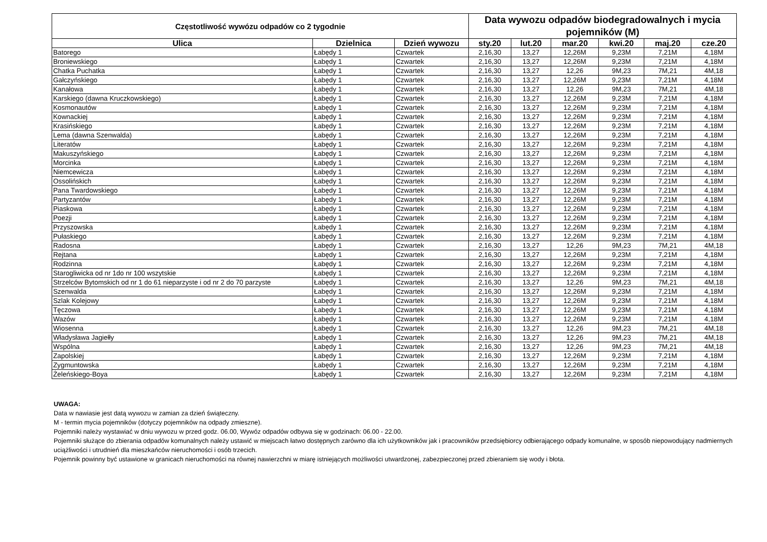| Częstotliwość wywózu odpadów co 2 tygodnie | | | Data wywozu odpadów biodegradowalnych i mycia pojemników (M) | | | | | |
| --- | --- | --- | --- | --- | --- | --- | --- | --- |
| Ulica | Dzielnica | Dzień wywozu | sty.20 | lut.20 | mar.20 | kwi.20 | maj.20 | cze.20 |
| Batorego | Łabędy 1 | Czwartek | 2,16,30 | 13,27 | 12,26M | 9,23M | 7,21M | 4,18M |
| Broniewskiego | Łabędy 1 | Czwartek | 2,16,30 | 13,27 | 12,26M | 9,23M | 7,21M | 4,18M |
| Chatka Puchatka | Łabędy 1 | Czwartek | 2,16,30 | 13,27 | 12,26 | 9M,23 | 7M,21 | 4M,18 |
| Gałczyńskiego | Łabędy 1 | Czwartek | 2,16,30 | 13,27 | 12,26M | 9,23M | 7,21M | 4,18M |
| Kanałowa | Łabędy 1 | Czwartek | 2,16,30 | 13,27 | 12,26 | 9M,23 | 7M,21 | 4M,18 |
| Karskiego (dawna Kruczkowskiego) | Łabędy 1 | Czwartek | 2,16,30 | 13,27 | 12,26M | 9,23M | 7,21M | 4,18M |
| Kosmonautów | Łabędy 1 | Czwartek | 2,16,30 | 13,27 | 12,26M | 9,23M | 7,21M | 4,18M |
| Kownackiej | Łabędy 1 | Czwartek | 2,16,30 | 13,27 | 12,26M | 9,23M | 7,21M | 4,18M |
| Krasińskiego | Łabędy 1 | Czwartek | 2,16,30 | 13,27 | 12,26M | 9,23M | 7,21M | 4,18M |
| Lema (dawna Szenwalda) | Łabędy 1 | Czwartek | 2,16,30 | 13,27 | 12,26M | 9,23M | 7,21M | 4,18M |
| Literatów | Łabędy 1 | Czwartek | 2,16,30 | 13,27 | 12,26M | 9,23M | 7,21M | 4,18M |
| Makuszyńskiego | Łabędy 1 | Czwartek | 2,16,30 | 13,27 | 12,26M | 9,23M | 7,21M | 4,18M |
| Morcinka | Łabędy 1 | Czwartek | 2,16,30 | 13,27 | 12,26M | 9,23M | 7,21M | 4,18M |
| Niemcewicza | Łabędy 1 | Czwartek | 2,16,30 | 13,27 | 12,26M | 9,23M | 7,21M | 4,18M |
| Ossolińskich | Łabędy 1 | Czwartek | 2,16,30 | 13,27 | 12,26M | 9,23M | 7,21M | 4,18M |
| Pana Twardowskiego | Łabędy 1 | Czwartek | 2,16,30 | 13,27 | 12,26M | 9,23M | 7,21M | 4,18M |
| Partyzantów | Łabędy 1 | Czwartek | 2,16,30 | 13,27 | 12,26M | 9,23M | 7,21M | 4,18M |
| Piaskowa | Łabędy 1 | Czwartek | 2,16,30 | 13,27 | 12,26M | 9,23M | 7,21M | 4,18M |
| Poezji | Łabędy 1 | Czwartek | 2,16,30 | 13,27 | 12,26M | 9,23M | 7,21M | 4,18M |
| Przyszowska | Łabędy 1 | Czwartek | 2,16,30 | 13,27 | 12,26M | 9,23M | 7,21M | 4,18M |
| Pułaskiego | Łabędy 1 | Czwartek | 2,16,30 | 13,27 | 12,26M | 9,23M | 7,21M | 4,18M |
| Radosna | Łabędy 1 | Czwartek | 2,16,30 | 13,27 | 12,26 | 9M,23 | 7M,21 | 4M,18 |
| Rejtana | Łabędy 1 | Czwartek | 2,16,30 | 13,27 | 12,26M | 9,23M | 7,21M | 4,18M |
| Rodzinna | Łabędy 1 | Czwartek | 2,16,30 | 13,27 | 12,26M | 9,23M | 7,21M | 4,18M |
| Starogliwicka od nr 1do nr 100 wszytskie | Łabędy 1 | Czwartek | 2,16,30 | 13,27 | 12,26M | 9,23M | 7,21M | 4,18M |
| Strzelców Bytomskich od nr 1 do 61 nieparzyste i od nr 2 do 70 parzyste | Łabędy 1 | Czwartek | 2,16,30 | 13,27 | 12,26 | 9M,23 | 7M,21 | 4M,18 |
| Szenwalda | Łabędy 1 | Czwartek | 2,16,30 | 13,27 | 12,26M | 9,23M | 7,21M | 4,18M |
| Szlak Kolejowy | Łabędy 1 | Czwartek | 2,16,30 | 13,27 | 12,26M | 9,23M | 7,21M | 4,18M |
| Tęczowa | Łabędy 1 | Czwartek | 2,16,30 | 13,27 | 12,26M | 9,23M | 7,21M | 4,18M |
| Wazów | Łabędy 1 | Czwartek | 2,16,30 | 13,27 | 12,26M | 9,23M | 7,21M | 4,18M |
| Wiosenna | Łabędy 1 | Czwartek | 2,16,30 | 13,27 | 12,26 | 9M,23 | 7M,21 | 4M,18 |
| Władysława Jagiełły | Łabędy 1 | Czwartek | 2,16,30 | 13,27 | 12,26 | 9M,23 | 7M,21 | 4M,18 |
| Wspólna | Łabędy 1 | Czwartek | 2,16,30 | 13,27 | 12,26 | 9M,23 | 7M,21 | 4M,18 |
| Zapolskiej | Łabędy 1 | Czwartek | 2,16,30 | 13,27 | 12,26M | 9,23M | 7,21M | 4,18M |
| Zygmuntowska | Łabędy 1 | Czwartek | 2,16,30 | 13,27 | 12,26M | 9,23M | 7,21M | 4,18M |
| Żeleńskiego-Boya | Łabędy 1 | Czwartek | 2,16,30 | 13,27 | 12,26M | 9,23M | 7,21M | 4,18M |
UWAGA:
Data w nawiasie jest datą wywozu w zamian za dzień świąteczny.
M - termin mycia pojemników (dotyczy pojemników na odpady zmieszne).
Pojemniki należy wystawiać w dniu wywozu w przed godz. 06.00, Wywóz odpadów odbywa się w godzinach: 06.00 - 22.00.
Pojemniki służące do zbierania odpadów komunalnych należy ustawić w miejscach łatwo dostępnych zarówno dla ich użytkowników jak i pracowników przedsiębiorcy odbierającego odpady komunalne, w sposób niepowodujący nadmiernych uciążliwości i utrudnień dla mieszkańców nieruchomości i osób trzecich.
Pojemnik powinny być ustawione w granicach nieruchomości na równej nawierzchni w miarę istniejących możliwości utwardzonej, zabezpieczonej przed zbieraniem się wody i błota.